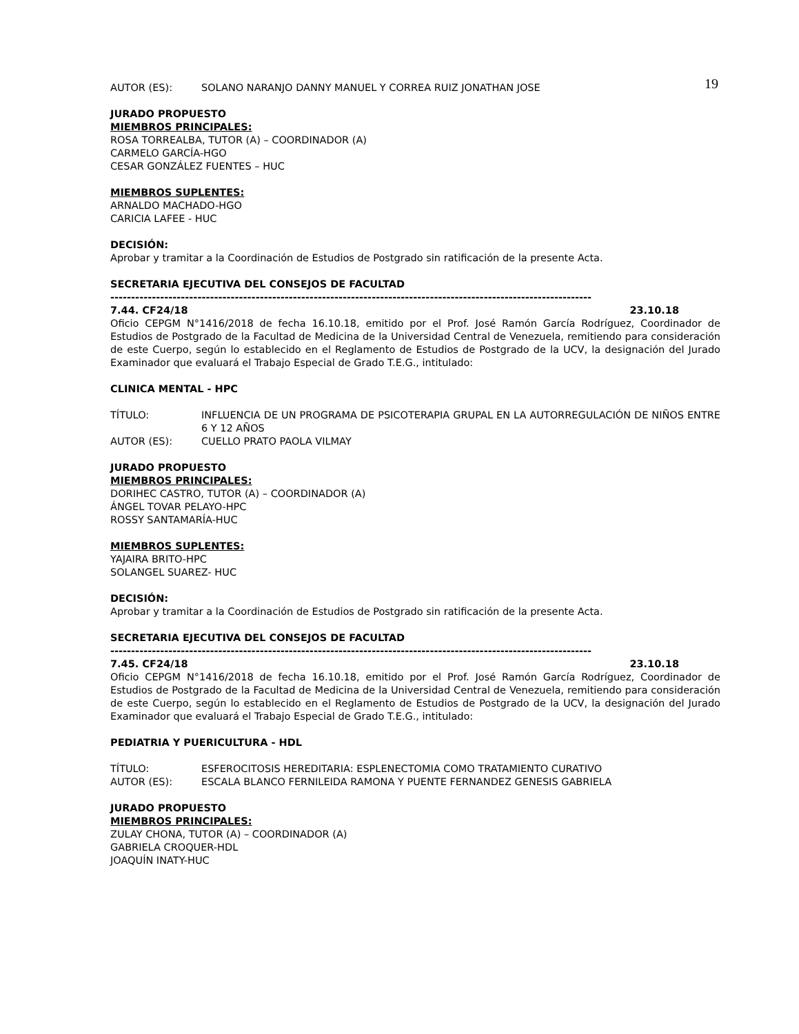19
AUTOR (ES): SOLANO NARANJO DANNY MANUEL Y CORREA RUIZ JONATHAN JOSE
JURADO PROPUESTO
MIEMBROS PRINCIPALES:
ROSA TORREALBA, TUTOR (A) – COORDINADOR (A)
CARMELO GARCÍA-HGO
CESAR GONZÁLEZ FUENTES – HUC
MIEMBROS SUPLENTES:
ARNALDO MACHADO-HGO
CARICIA LAFEE - HUC
DECISIÓN:
Aprobar y tramitar a la Coordinación de Estudios de Postgrado sin ratificación de la presente Acta.
SECRETARIA EJECUTIVA DEL CONSEJOS DE FACULTAD
--------------------------------------------------------------------------------------------------------------------
7.44. CF24/18 23.10.18
Oficio CEPGM N°1416/2018 de fecha 16.10.18, emitido por el Prof. José Ramón García Rodríguez, Coordinador de Estudios de Postgrado de la Facultad de Medicina de la Universidad Central de Venezuela, remitiendo para consideración de este Cuerpo, según lo establecido en el Reglamento de Estudios de Postgrado de la UCV, la designación del Jurado Examinador que evaluará el Trabajo Especial de Grado T.E.G., intitulado:
CLINICA MENTAL - HPC
TÍTULO: INFLUENCIA DE UN PROGRAMA DE PSICOTERAPIA GRUPAL EN LA AUTORREGULACIÓN DE NIÑOS ENTRE 6 Y 12 AÑOS
AUTOR (ES): CUELLO PRATO PAOLA VILMAY
JURADO PROPUESTO
MIEMBROS PRINCIPALES:
DORIHEC CASTRO, TUTOR (A) – COORDINADOR (A)
ÁNGEL TOVAR PELAYO-HPC
ROSSY SANTAMARÍA-HUC
MIEMBROS SUPLENTES:
YAJAIRA BRITO-HPC
SOLANGEL SUAREZ- HUC
DECISIÓN:
Aprobar y tramitar a la Coordinación de Estudios de Postgrado sin ratificación de la presente Acta.
SECRETARIA EJECUTIVA DEL CONSEJOS DE FACULTAD
--------------------------------------------------------------------------------------------------------------------
7.45. CF24/18 23.10.18
Oficio CEPGM N°1416/2018 de fecha 16.10.18, emitido por el Prof. José Ramón García Rodríguez, Coordinador de Estudios de Postgrado de la Facultad de Medicina de la Universidad Central de Venezuela, remitiendo para consideración de este Cuerpo, según lo establecido en el Reglamento de Estudios de Postgrado de la UCV, la designación del Jurado Examinador que evaluará el Trabajo Especial de Grado T.E.G., intitulado:
PEDIATRIA Y PUERICULTURA - HDL
TÍTULO: ESFEROCITOSIS HEREDITARIA: ESPLENECTOMIA COMO TRATAMIENTO CURATIVO
AUTOR (ES): ESCALA BLANCO FERNILEIDA RAMONA Y PUENTE FERNANDEZ GENESIS GABRIELA
JURADO PROPUESTO
MIEMBROS PRINCIPALES:
ZULAY CHONA, TUTOR (A) – COORDINADOR (A)
GABRIELA CROQUER-HDL
JOAQUÍN INATY-HUC